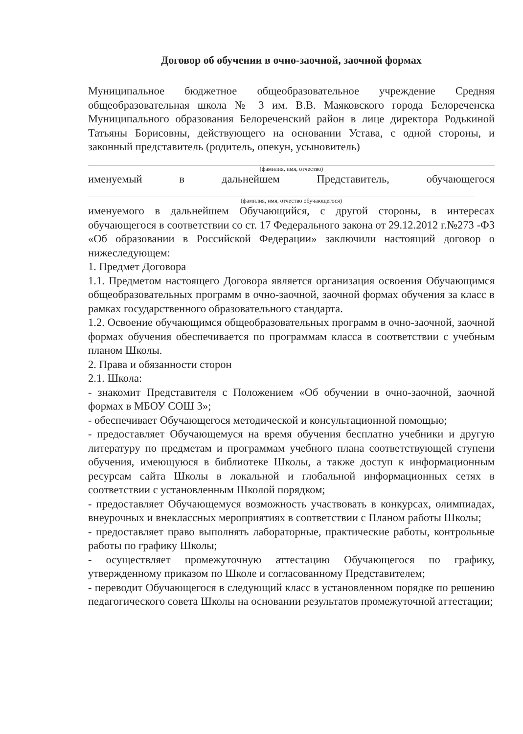Договор об обучении в очно-заочной, заочной формах
Муниципальное бюджетное общеобразовательное учреждение Средняя общеобразовательная школа № 3 им. В.В. Маяковского города Белореченска Муниципального образования Белореченский район в лице директора Родькиной Татьяны Борисовны, действующего на основании Устава, с одной стороны, и законный представитель (родитель, опекун, усыновитель)
(фамилия, имя, отчество)
именуемый в дальнейшем Представитель, обучающегося
(фамилия, имя, отчество обучающегося)
именуемого в дальнейшем Обучающийся, с другой стороны, в интересах обучающегося в соответствии со ст. 17 Федерального закона от 29.12.2012 г.№273 -ФЗ «Об образовании в Российской Федерации» заключили настоящий договор о нижеследующем:
1. Предмет Договора
1.1. Предметом настоящего Договора является организация освоения Обучающимся общеобразовательных программ в очно-заочной, заочной формах обучения за класс в рамках государственного образовательного стандарта.
1.2. Освоение обучающимся общеобразовательных программ в очно-заочной, заочной формах обучения обеспечивается по программам класса в соответствии с учебным планом Школы.
2. Права и обязанности сторон
2.1. Школа:
- знакомит Представителя с Положением «Об обучении в очно-заочной, заочной формах в МБОУ СОШ 3»;
- обеспечивает Обучающегося методической и консультационной помощью;
- предоставляет Обучающемуся на время обучения бесплатно учебники и другую литературу по предметам и программам учебного плана соответствующей ступени обучения, имеющуюся в библиотеке Школы, а также доступ к информационным ресурсам сайта Школы в локальной и глобальной информационных сетях в соответствии с установленным Школой порядком;
- предоставляет Обучающемуся возможность участвовать в конкурсах, олимпиадах, внеурочных и внеклассных мероприятиях в соответствии с Планом работы Школы;
- предоставляет право выполнять лабораторные, практические работы, контрольные работы по графику Школы;
- осуществляет промежуточную аттестацию Обучающегося по графику, утвержденному приказом по Школе и согласованному Представителем;
- переводит Обучающегося в следующий класс в установленном порядке по решению педагогического совета Школы на основании результатов промежуточной аттестации;